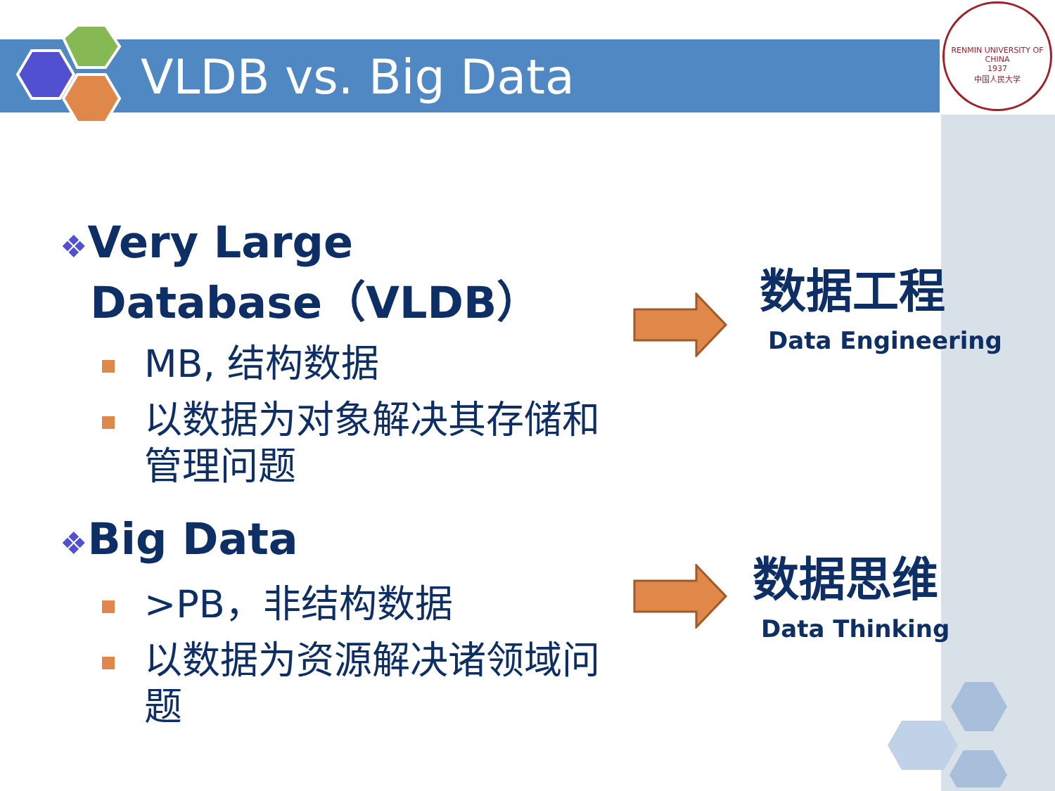VLDB vs. Big Data
RENMIN UNIVERSITY OF CHINA
1937
中国人民大学
❖Very Large
Database（VLDB）
MB, 结构数据
以数据为对象解决其存储和管理问题
❖Big Data
>PB，非结构数据
以数据为资源解决诸领域问题
数据工程
Data Engineering
数据思维
Data Thinking